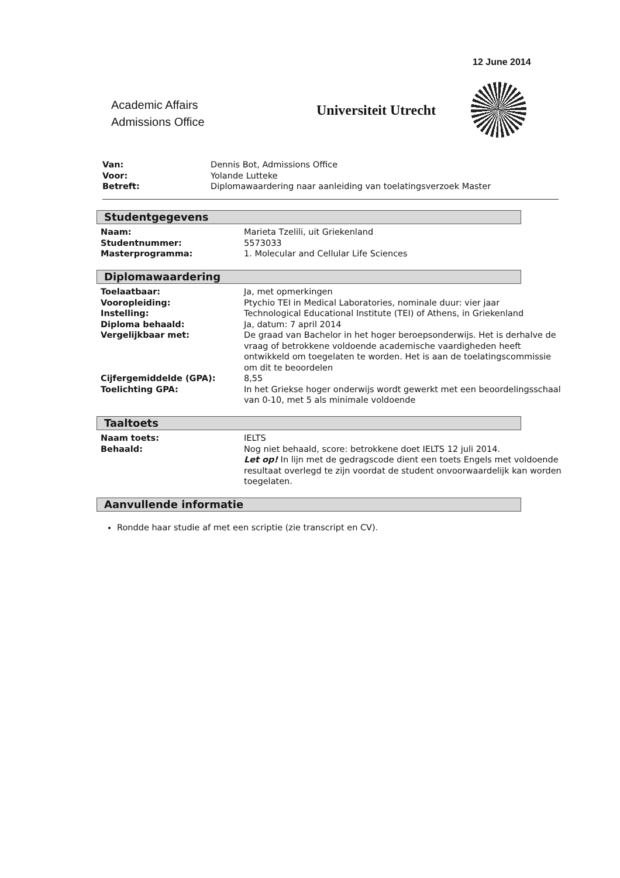12 June 2014
Academic Affairs
Admissions Office
Universiteit Utrecht
Van: Dennis Bot, Admissions Office
Voor: Yolande Lutteke
Betreft: Diplomawaardering naar aanleiding van toelatingsverzoek Master
Studentgegevens
Naam: Marieta Tzelili, uit Griekenland
Studentnummer: 5573033
Masterprogramma: 1. Molecular and Cellular Life Sciences
Diplomawaardering
Toelaatbaar: Ja, met opmerkingen
Vooropleiding: Ptychio TEI in Medical Laboratories, nominale duur: vier jaar
Instelling: Technological Educational Institute (TEI) of Athens, in Griekenland
Diploma behaald: Ja, datum: 7 april 2014
Vergelijkbaar met: De graad van Bachelor in het hoger beroepsonderwijs. Het is derhalve de vraag of betrokkene voldoende academische vaardigheden heeft ontwikkeld om toegelaten te worden. Het is aan de toelatingscommissie om dit te beoordelen
Cijfergemiddelde (GPA): 8,55
Toelichting GPA: In het Griekse hoger onderwijs wordt gewerkt met een beoordelingsschaal van 0-10, met 5 als minimale voldoende
Taaltoets
Naam toets: IELTS
Behaald: Nog niet behaald, score: betrokkene doet IELTS 12 juli 2014.
Let op! In lijn met de gedragscode dient een toets Engels met voldoende resultaat overlegd te zijn voordat de student onvoorwaardelijk kan worden toegelaten.
Aanvullende informatie
Rondde haar studie af met een scriptie (zie transcript en CV).